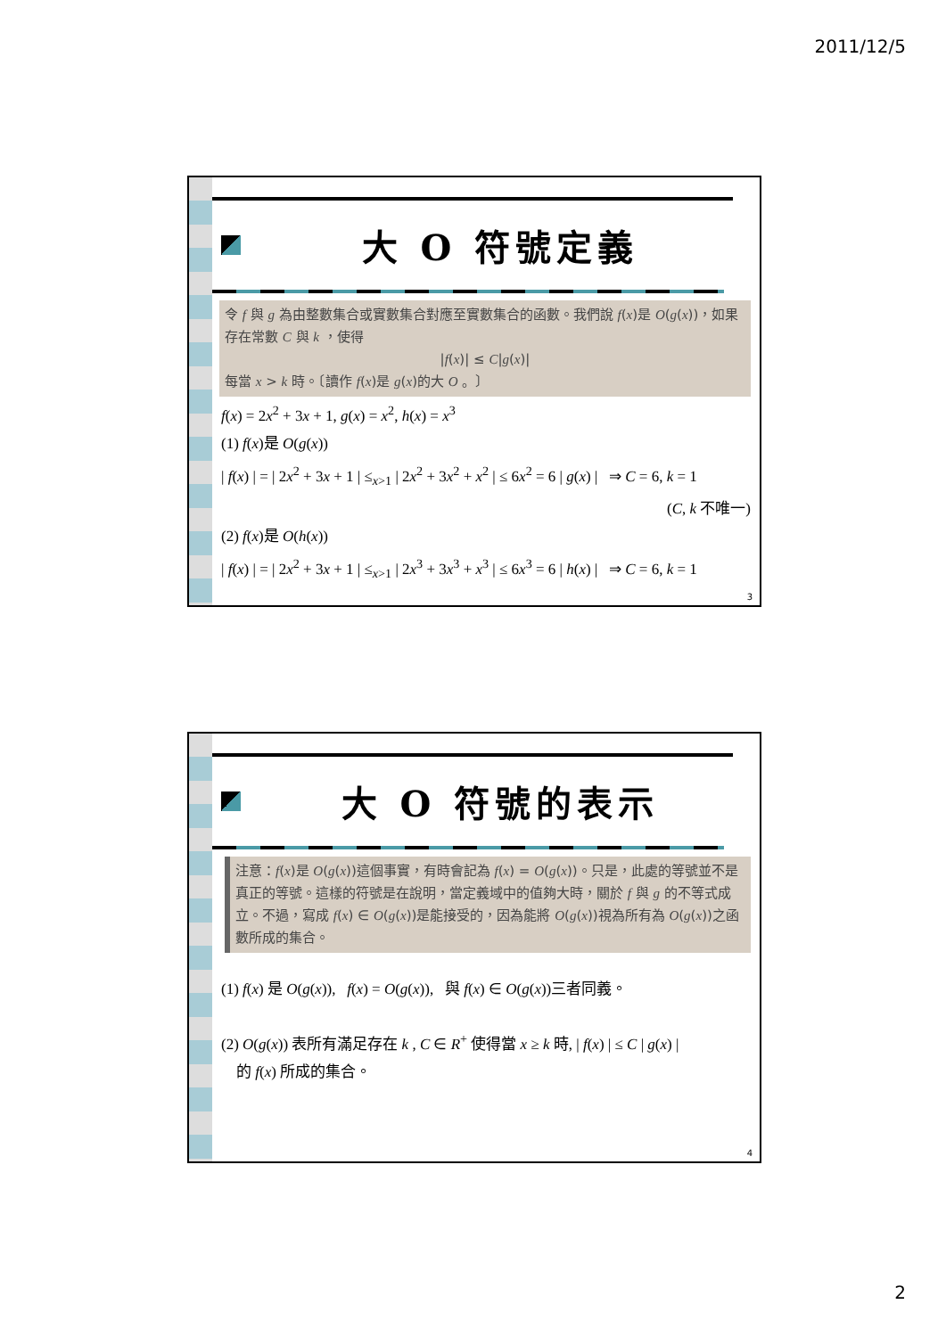2011/12/5
大 O 符號定義
令 f 與 g 為由整數集合或實數集合對應至實數集合的函數。我們說 f(x)是 O(g(x))，如果存在常數 C 與 k ，使得
|f(x)| ≤ C|g(x)|
每當 x > k 時。〔讀作 f(x)是 g(x)的大 O 。〕
f(x) = 2x<sup>2</sup> + 3x + 1, g(x) = x<sup>2</sup>, h(x) = x<sup>3</sup>
(1) f(x)是 O(g(x))
| f(x) | = | 2x<sup>2</sup> + 3x + 1 | ≤<sub>x>1</sub> | 2x<sup>2</sup> + 3x<sup>2</sup> + x<sup>2</sup> | ≤ 6x<sup>2</sup> = 6 | g(x) | ⇒ C = 6, k = 1
(C, k 不唯一)
(2) f(x)是 O(h(x))
| f(x) | = | 2x<sup>2</sup> + 3x + 1 | ≤<sub>x>1</sub> | 2x<sup>3</sup> + 3x<sup>3</sup> + x<sup>3</sup> | ≤ 6x<sup>3</sup> = 6 | h(x) | ⇒ C = 6, k = 1
3
大 O 符號的表示
注意：f(x)是 O(g(x))這個事實，有時會記為 f(x) = O(g(x))。只是，此處的等號並不是真正的等號。這樣的符號是在說明，當定義域中的值夠大時，關於 f 與 g 的不等式成立。不過，寫成 f(x) ∈ O(g(x))是能接受的，因為能將 O(g(x))視為所有為 O(g(x))之函數所成的集合。
(1) f(x) 是 O(g(x)), f(x) = O(g(x)), 與 f(x) ∈ O(g(x))三者同義。
(2) O(g(x)) 表所有滿足存在 k , C ∈ R<sup>+</sup> 使得當 x ≥ k 時, | f(x) | ≤ C | g(x) |
的 f(x) 所成的集合。
4
2